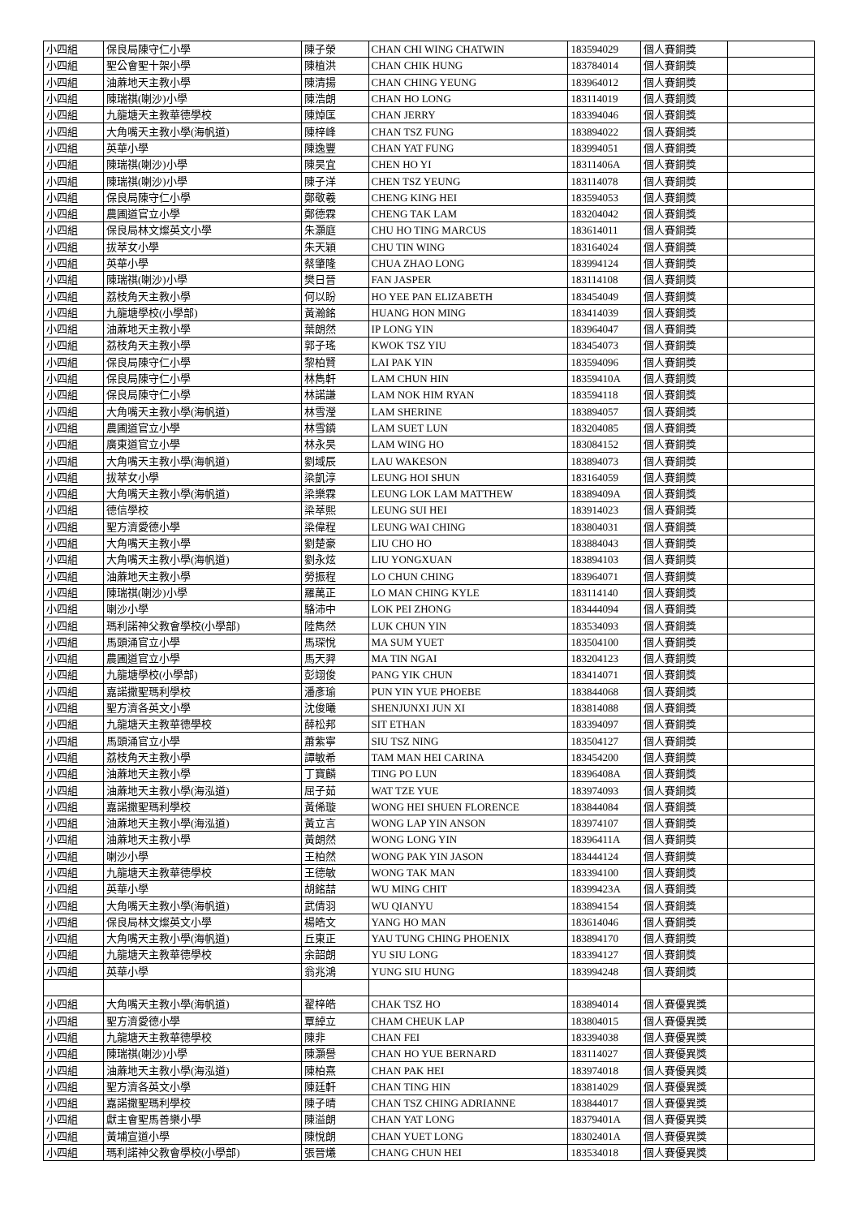| 小四組 | 保良局陳守仁小學 | 陳子滎 | CHAN CHI WING CHATWIN | 183594029 | 個人賽銅獎 | |
| 小四組 | 聖公會聖十架小學 | 陳植洪 | CHAN CHIK HUNG | 183784014 | 個人賽銅獎 | |
| 小四組 | 油蔴地天主教小學 | 陳清揚 | CHAN CHING YEUNG | 183964012 | 個人賽銅獎 | |
| 小四組 | 陳瑞祺(喇沙)小學 | 陳浩朗 | CHAN HO LONG | 183114019 | 個人賽銅獎 | |
| 小四組 | 九龍塘天主教華德學校 | 陳焯匡 | CHAN JERRY | 183394046 | 個人賽銅獎 | |
| 小四組 | 大角嘴天主教小學(海帆道) | 陳梓峰 | CHAN TSZ FUNG | 183894022 | 個人賽銅獎 | |
| 小四組 | 英華小學 | 陳逸豐 | CHAN YAT FUNG | 183994051 | 個人賽銅獎 | |
| 小四組 | 陳瑞祺(喇沙)小學 | 陳昊宜 | CHEN HO YI | 18311406A | 個人賽銅獎 | |
| 小四組 | 陳瑞祺(喇沙)小學 | 陳子洋 | CHEN TSZ YEUNG | 183114078 | 個人賽銅獎 | |
| 小四組 | 保良局陳守仁小學 | 鄭敬羲 | CHENG KING HEI | 183594053 | 個人賽銅獎 | |
| 小四組 | 農圃道官立小學 | 鄭德霖 | CHENG TAK LAM | 183204042 | 個人賽銅獎 | |
| 小四組 | 保良局林文燦英文小學 | 朱灝庭 | CHU HO TING MARCUS | 183614011 | 個人賽銅獎 | |
| 小四組 | 拔萃女小學 | 朱天穎 | CHU TIN WING | 183164024 | 個人賽銅獎 | |
| 小四組 | 英華小學 | 蔡肇隆 | CHUA ZHAO LONG | 183994124 | 個人賽銅獎 | |
| 小四組 | 陳瑞祺(喇沙)小學 | 樊日晉 | FAN JASPER | 183114108 | 個人賽銅獎 | |
| 小四組 | 荔枝角天主教小學 | 何以盼 | HO YEE PAN ELIZABETH | 183454049 | 個人賽銅獎 | |
| 小四組 | 九龍塘學校(小學部) | 黃瀚銘 | HUANG HON MING | 183414039 | 個人賽銅獎 | |
| 小四組 | 油蔴地天主教小學 | 葉朗然 | IP LONG YIN | 183964047 | 個人賽銅獎 | |
| 小四組 | 荔枝角天主教小學 | 郭子瑤 | KWOK TSZ YIU | 183454073 | 個人賽銅獎 | |
| 小四組 | 保良局陳守仁小學 | 黎柏賢 | LAI PAK YIN | 183594096 | 個人賽銅獎 | |
| 小四組 | 保良局陳守仁小學 | 林雋軒 | LAM CHUN HIN | 18359410A | 個人賽銅獎 | |
| 小四組 | 保良局陳守仁小學 | 林諾謙 | LAM NOK HIM RYAN | 183594118 | 個人賽銅獎 | |
| 小四組 | 大角嘴天主教小學(海帆道) | 林雪瀅 | LAM SHERINE | 183894057 | 個人賽銅獎 | |
| 小四組 | 農圃道官立小學 | 林雪鏻 | LAM SUET LUN | 183204085 | 個人賽銅獎 | |
| 小四組 | 廣東道官立小學 | 林永昊 | LAM WING HO | 183084152 | 個人賽銅獎 | |
| 小四組 | 大角嘴天主教小學(海帆道) | 劉域辰 | LAU WAKESON | 183894073 | 個人賽銅獎 | |
| 小四組 | 拔萃女小學 | 梁凱淳 | LEUNG HOI SHUN | 183164059 | 個人賽銅獎 | |
| 小四組 | 大角嘴天主教小學(海帆道) | 梁樂霖 | LEUNG LOK LAM MATTHEW | 18389409A | 個人賽銅獎 | |
| 小四組 | 德信學校 | 梁萃熙 | LEUNG SUI HEI | 183914023 | 個人賽銅獎 | |
| 小四組 | 聖方濟愛德小學 | 梁偉程 | LEUNG WAI CHING | 183804031 | 個人賽銅獎 | |
| 小四組 | 大角嘴天主教小學 | 劉楚豪 | LIU CHO HO | 183884043 | 個人賽銅獎 | |
| 小四組 | 大角嘴天主教小學(海帆道) | 劉永炫 | LIU YONGXUAN | 183894103 | 個人賽銅獎 | |
| 小四組 | 油蔴地天主教小學 | 勞振程 | LO CHUN CHING | 183964071 | 個人賽銅獎 | |
| 小四組 | 陳瑞祺(喇沙)小學 | 羅萬正 | LO MAN CHING KYLE | 183114140 | 個人賽銅獎 | |
| 小四組 | 喇沙小學 | 駱沛中 | LOK PEI ZHONG | 183444094 | 個人賽銅獎 | |
| 小四組 | 瑪利諾神父教會學校(小學部) | 陸雋然 | LUK CHUN YIN | 183534093 | 個人賽銅獎 | |
| 小四組 | 馬頭涌官立小學 | 馬琛悅 | MA SUM YUET | 183504100 | 個人賽銅獎 | |
| 小四組 | 農圃道官立小學 | 馬天羿 | MA TIN NGAI | 183204123 | 個人賽銅獎 | |
| 小四組 | 九龍塘學校(小學部) | 彭翊俊 | PANG YIK CHUN | 183414071 | 個人賽銅獎 | |
| 小四組 | 嘉諾撒聖瑪利學校 | 潘彥瑜 | PUN YIN YUE PHOEBE | 183844068 | 個人賽銅獎 | |
| 小四組 | 聖方濟各英文小學 | 沈俊曦 | SHENJUNXI JUN XI | 183814088 | 個人賽銅獎 | |
| 小四組 | 九龍塘天主教華德學校 | 薛松邦 | SIT ETHAN | 183394097 | 個人賽銅獎 | |
| 小四組 | 馬頭涌官立小學 | 蕭紫寧 | SIU TSZ NING | 183504127 | 個人賽銅獎 | |
| 小四組 | 荔枝角天主教小學 | 譚敏希 | TAM MAN HEI CARINA | 183454200 | 個人賽銅獎 | |
| 小四組 | 油蔴地天主教小學 | 丁寶麟 | TING PO LUN | 18396408A | 個人賽銅獎 | |
| 小四組 | 油蔴地天主教小學(海泓道) | 屈子茹 | WAT TZE YUE | 183974093 | 個人賽銅獎 | |
| 小四組 | 嘉諾撒聖瑪利學校 | 黃俙璇 | WONG HEI SHUEN FLORENCE | 183844084 | 個人賽銅獎 | |
| 小四組 | 油蔴地天主教小學(海泓道) | 黃立言 | WONG LAP YIN ANSON | 183974107 | 個人賽銅獎 | |
| 小四組 | 油蔴地天主教小學 | 黃朗然 | WONG LONG YIN | 18396411A | 個人賽銅獎 | |
| 小四組 | 喇沙小學 | 王柏然 | WONG PAK YIN JASON | 183444124 | 個人賽銅獎 | |
| 小四組 | 九龍塘天主教華德學校 | 王德敏 | WONG TAK MAN | 183394100 | 個人賽銅獎 | |
| 小四組 | 英華小學 | 胡銘喆 | WU MING CHIT | 18399423A | 個人賽銅獎 | |
| 小四組 | 大角嘴天主教小學(海帆道) | 武倩羽 | WU QIANYU | 183894154 | 個人賽銅獎 | |
| 小四組 | 保良局林文燦英文小學 | 楊皓文 | YANG HO MAN | 183614046 | 個人賽銅獎 | |
| 小四組 | 大角嘴天主教小學(海帆道) | 丘東正 | YAU TUNG CHING PHOENIX | 183894170 | 個人賽銅獎 | |
| 小四組 | 九龍塘天主教華德學校 | 余韶朗 | YU SIU LONG | 183394127 | 個人賽銅獎 | |
| 小四組 | 英華小學 | 翁兆鴻 | YUNG SIU HUNG | 183994248 | 個人賽銅獎 | |
| 小四組 | 大角嘴天主教小學(海帆道) | 翟梓皓 | CHAK TSZ HO | 183894014 | 個人賽優異獎 | |
| 小四組 | 聖方濟愛德小學 | 覃綽立 | CHAM CHEUK LAP | 183804015 | 個人賽優異獎 | |
| 小四組 | 九龍塘天主教華德學校 | 陳非 | CHAN FEI | 183394038 | 個人賽優異獎 | |
| 小四組 | 陳瑞祺(喇沙)小學 | 陳灝譽 | CHAN HO YUE BERNARD | 183114027 | 個人賽優異獎 | |
| 小四組 | 油蔴地天主教小學(海泓道) | 陳柏熹 | CHAN PAK HEI | 183974018 | 個人賽優異獎 | |
| 小四組 | 聖方濟各英文小學 | 陳廷軒 | CHAN TING HIN | 183814029 | 個人賽優異獎 | |
| 小四組 | 嘉諾撒聖瑪利學校 | 陳子晴 | CHAN TSZ CHING ADRIANNE | 183844017 | 個人賽優異獎 | |
| 小四組 | 獻主會聖馬善樂小學 | 陳溢朗 | CHAN YAT LONG | 18379401A | 個人賽優異獎 | |
| 小四組 | 黃埔宣道小學 | 陳悅朗 | CHAN YUET LONG | 18302401A | 個人賽優異獎 | |
| 小四組 | 瑪利諾神父教會學校(小學部) | 張晉爔 | CHANG CHUN HEI | 183534018 | 個人賽優異獎 | |